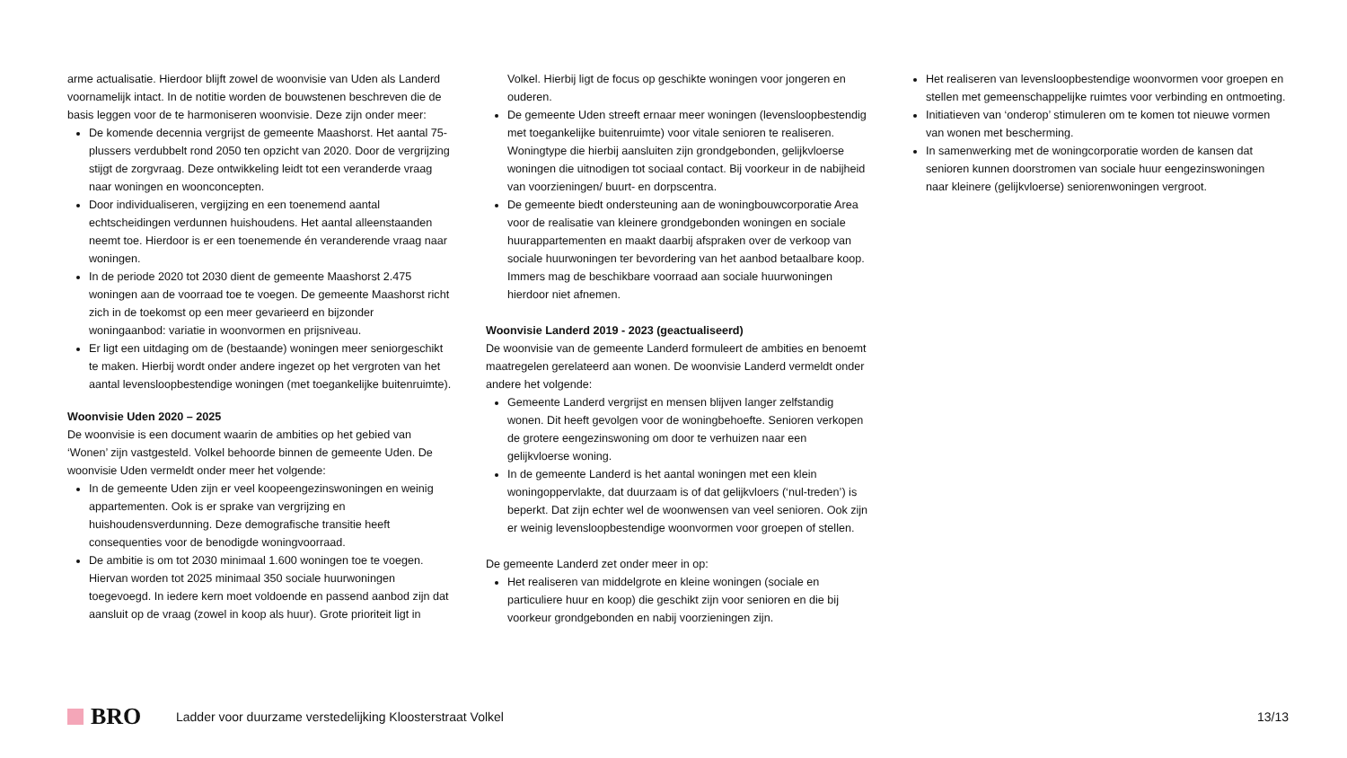arme actualisatie. Hierdoor blijft zowel de woonvisie van Uden als Landerd voornamelijk intact. In de notitie worden de bouwstenen beschreven die de basis leggen voor de te harmoniseren woonvisie. Deze zijn onder meer:
De komende decennia vergrijst de gemeente Maashorst. Het aantal 75-plussers verdubbelt rond 2050 ten opzicht van 2020. Door de vergrijzing stijgt de zorgvraag. Deze ontwikkeling leidt tot een veranderde vraag naar woningen en woonconcepten.
Door individualiseren, vergijzing en een toenemend aantal echtscheidingen verdunnen huishoudens. Het aantal alleenstaanden neemt toe. Hierdoor is er een toenemende én veranderende vraag naar woningen.
In de periode 2020 tot 2030 dient de gemeente Maashorst 2.475 woningen aan de voorraad toe te voegen. De gemeente Maashorst richt zich in de toekomst op een meer gevarieerd en bijzonder woningaanbod: variatie in woonvormen en prijsniveau.
Er ligt een uitdaging om de (bestaande) woningen meer seniorgeschikt te maken. Hierbij wordt onder andere ingezet op het vergroten van het aantal levensloopbestendige woningen (met toegankelijke buitenruimte).
Woonvisie Uden 2020 – 2025
De woonvisie is een document waarin de ambities op het gebied van ‘Wonen’ zijn vastgesteld. Volkel behoorde binnen de gemeente Uden. De woonvisie Uden vermeldt onder meer het volgende:
In de gemeente Uden zijn er veel koopeengezinswoningen en weinig appartementen. Ook is er sprake van vergrijzing en huishoudensverdunning. Deze demografische transitie heeft consequenties voor de benodigde woningvoorraad.
De ambitie is om tot 2030 minimaal 1.600 woningen toe te voegen. Hiervan worden tot 2025 minimaal 350 sociale huurwoningen toegevoegd. In iedere kern moet voldoende en passend aanbod zijn dat aansluit op de vraag (zowel in koop als huur). Grote prioriteit ligt in
Volkel. Hierbij ligt de focus op geschikte woningen voor jongeren en ouderen.
De gemeente Uden streeft ernaar meer woningen (levensloopbestendig met toegankelijke buitenruimte) voor vitale senioren te realiseren. Woningtype die hierbij aansluiten zijn grondgebonden, gelijkvloerse woningen die uitnodigen tot sociaal contact. Bij voorkeur in de nabijheid van voorzieningen/ buurt- en dorpscentra.
De gemeente biedt ondersteuning aan de woningbouwcorporatie Area voor de realisatie van kleinere grondgebonden woningen en sociale huurappartementen en maakt daarbij afspraken over de verkoop van sociale huurwoningen ter bevordering van het aanbod betaalbare koop. Immers mag de beschikbare voorraad aan sociale huurwoningen hierdoor niet afnemen.
Woonvisie Landerd 2019 - 2023 (geactualiseerd)
De woonvisie van de gemeente Landerd formuleert de ambities en benoemt maatregelen gerelateerd aan wonen. De woonvisie Landerd vermeldt onder andere het volgende:
Gemeente Landerd vergrijst en mensen blijven langer zelfstandig wonen. Dit heeft gevolgen voor de woningbehoefte. Senioren verkopen de grotere eengezinswoning om door te verhuizen naar een gelijkvloerse woning.
In de gemeente Landerd is het aantal woningen met een klein woningoppervlakte, dat duurzaam is of dat gelijkvloers (‘nul-treden’) is beperkt. Dat zijn echter wel de woonwensen van veel senioren. Ook zijn er weinig levensloopbestendige woonvormen voor groepen of stellen.
De gemeente Landerd zet onder meer in op:
Het realiseren van middelgrote en kleine woningen (sociale en particuliere huur en koop) die geschikt zijn voor senioren en die bij voorkeur grondgebonden en nabij voorzieningen zijn.
Het realiseren van levensloopbestendige woonvormen voor groepen en stellen met gemeenschappelijke ruimtes voor verbinding en ontmoeting.
Initiatieven van ‘onderop’ stimuleren om te komen tot nieuwe vormen van wonen met bescherming.
In samenwerking met de woningcorporatie worden de kansen dat senioren kunnen doorstromen van sociale huur eengezinswoningen naar kleinere (gelijkvloerse) seniorenwoningen vergroot.
BRO
Ladder voor duurzame verstedelijking Kloosterstraat Volkel
13/13